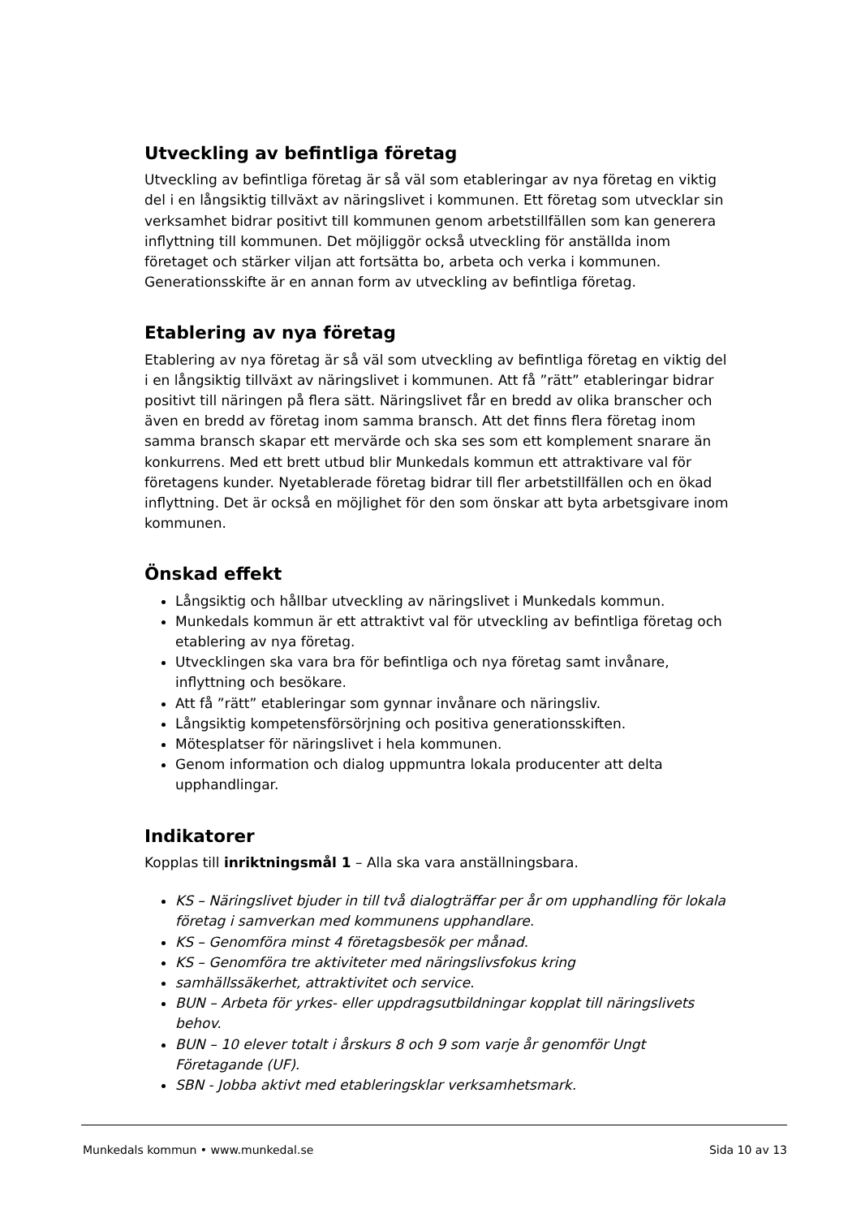Utveckling av befintliga företag
Utveckling av befintliga företag är så väl som etableringar av nya företag en viktig del i en långsiktig tillväxt av näringslivet i kommunen. Ett företag som utvecklar sin verksamhet bidrar positivt till kommunen genom arbetstillfällen som kan generera inflyttning till kommunen. Det möjliggör också utveckling för anställda inom företaget och stärker viljan att fortsätta bo, arbeta och verka i kommunen. Generationsskifte är en annan form av utveckling av befintliga företag.
Etablering av nya företag
Etablering av nya företag är så väl som utveckling av befintliga företag en viktig del i en långsiktig tillväxt av näringslivet i kommunen. Att få ”rätt” etableringar bidrar positivt till näringen på flera sätt. Näringslivet får en bredd av olika branscher och även en bredd av företag inom samma bransch. Att det finns flera företag inom samma bransch skapar ett mervärde och ska ses som ett komplement snarare än konkurrens. Med ett brett utbud blir Munkedals kommun ett attraktivare val för företagens kunder. Nyetablerade företag bidrar till fler arbetstillfällen och en ökad inflyttning. Det är också en möjlighet för den som önskar att byta arbetsgivare inom kommunen.
Önskad effekt
Långsiktig och hållbar utveckling av näringslivet i Munkedals kommun.
Munkedals kommun är ett attraktivt val för utveckling av befintliga företag och etablering av nya företag.
Utvecklingen ska vara bra för befintliga och nya företag samt invånare, inflyttning och besökare.
Att få ”rätt” etableringar som gynnar invånare och näringsliv.
Långsiktig kompetensförsörjning och positiva generationsskiften.
Mötesplatser för näringslivet i hela kommunen.
Genom information och dialog uppmuntra lokala producenter att delta upphandlingar.
Indikatorer
Kopplas till inriktningsmål 1 – Alla ska vara anställningsbara.
KS – Näringslivet bjuder in till två dialogträffar per år om upphandling för lokala företag i samverkan med kommunens upphandlare.
KS – Genomföra minst 4 företagsbesök per månad.
KS – Genomföra tre aktiviteter med näringslivsfokus kring
samhällssäkerhet, attraktivitet och service.
BUN – Arbeta för yrkes- eller uppdragsutbildningar kopplat till näringslivets behov.
BUN – 10 elever totalt i årskurs 8 och 9 som varje år genomför Ungt Företagande (UF).
SBN - Jobba aktivt med etableringsklar verksamhetsmark.
Munkedals kommun • www.munkedal.se Sida 10 av 13